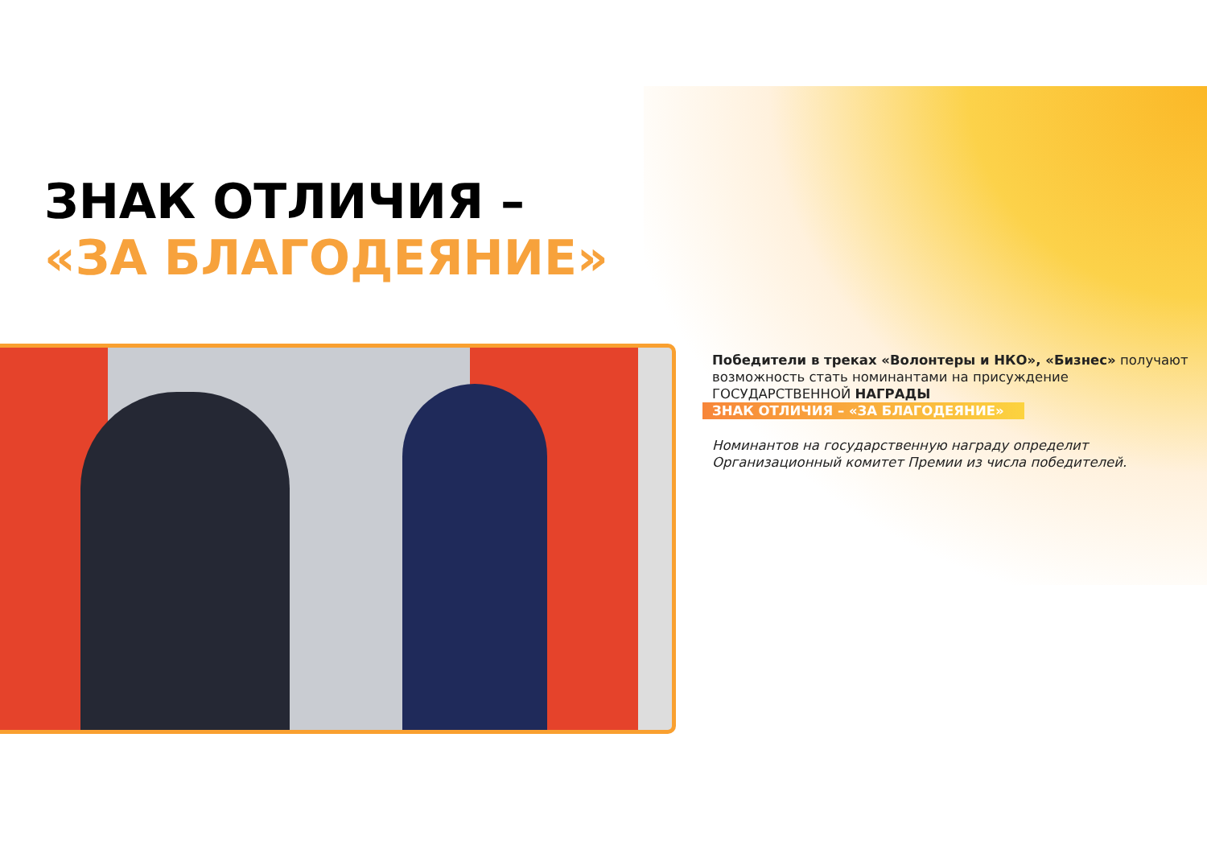ЗНАК ОТЛИЧИЯ –
«ЗА БЛАГОДЕЯНИЕ»
Победители в треках «Волонтеры и НКО», «Бизнес» получают возможность стать номинантами на присуждение ГОСУДАРСТВЕННОЙ НАГРАДЫ
ЗНАК ОТЛИЧИЯ – «ЗА БЛАГОДЕЯНИЕ»
Номинантов на государственную награду определит Организационный комитет Премии из числа победителей.